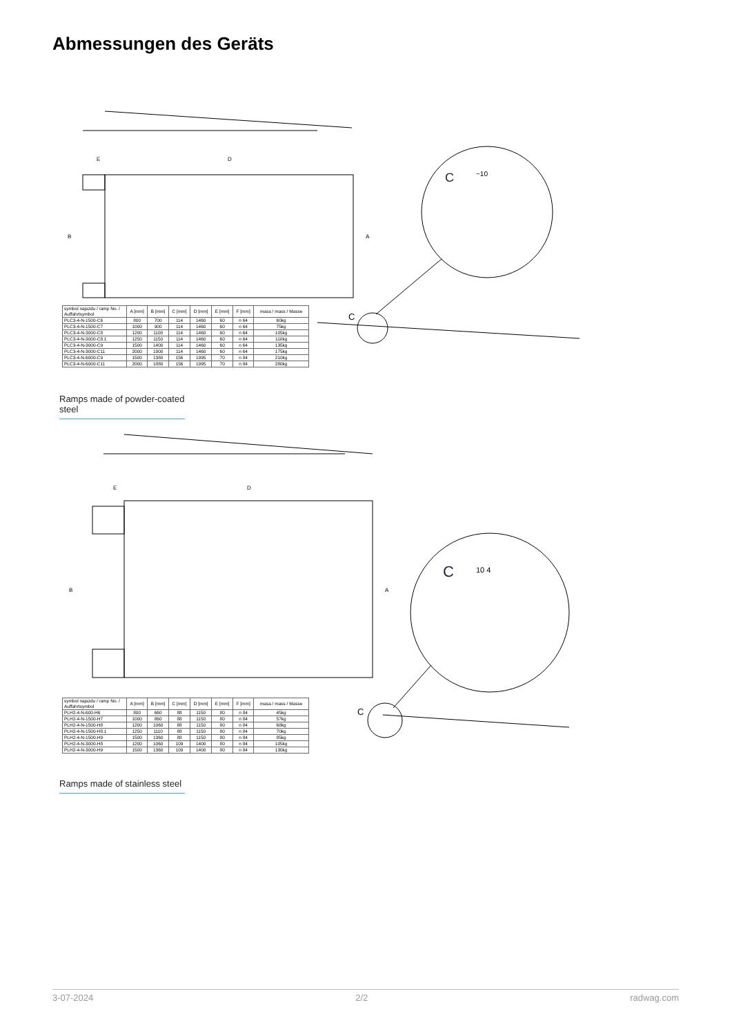Abmessungen des Geräts
B
A
D
E
C
~10
C
| symbol najazdu / ramp No. / Auffahrtsymbol | A [mm] | B [mm] | C [mm] | D [mm] | E [mm] | F [mm] | masa / mass / Masse |
| --- | --- | --- | --- | --- | --- | --- | --- |
| PLC3-4-N-1500-C6 | 800 | 700 | 114 | 1460 | 60 | n 64 | 60kg |
| PLC3-4-N-1500-C7 | 1000 | 900 | 114 | 1460 | 60 | n 64 | 75kg |
| PLC3-4-N-3000-C8 | 1200 | 1100 | 114 | 1460 | 60 | n 64 | 105kg |
| PLC3-4-N-3000-C8.1 | 1250 | 1150 | 114 | 1460 | 60 | n 64 | 110kg |
| PLC3-4-N-3000-C9 | 1500 | 1400 | 114 | 1460 | 60 | n 64 | 135kg |
| PLC3-4-N-3000-C11 | 2000 | 1900 | 114 | 1460 | 60 | n 64 | 175kg |
| PLC3-4-N-6000-C9 | 1500 | 1380 | 156 | 1995 | 70 | n 84 | 210kg |
| PLC3-4-N-6000-C11 | 2000 | 1880 | 156 | 1995 | 70 | n 84 | 280kg |
Ramps made of powder-coated steel
B
A
D
E
C
10 4
C
| symbol najazdu / ramp No. / Auffahrtsymbol | A [mm] | B [mm] | C [mm] | D [mm] | E [mm] | F [mm] | masa / mass / Masse |
| --- | --- | --- | --- | --- | --- | --- | --- |
| PLH2-4-N-600-H6 | 800 | 660 | 88 | 1150 | 80 | n 84 | 45kg |
| PLH2-4-N-1500-H7 | 1000 | 860 | 88 | 1150 | 80 | n 84 | 57kg |
| PLH2-4-N-1500-H8 | 1200 | 1060 | 88 | 1150 | 80 | n 84 | 68kg |
| PLH2-4-N-1500-H8.1 | 1250 | 1110 | 88 | 1150 | 80 | n 84 | 70kg |
| PLH2-4-N-1500-H9 | 1500 | 1360 | 88 | 1150 | 80 | n 84 | 85kg |
| PLH2-4-N-3000-H8 | 1200 | 1060 | 109 | 1400 | 80 | n 84 | 105kg |
| PLH2-4-N-3000-H9 | 1500 | 1360 | 109 | 1400 | 80 | n 84 | 130kg |
Ramps made of stainless steel
3-07-2024 2/2 radwag.com